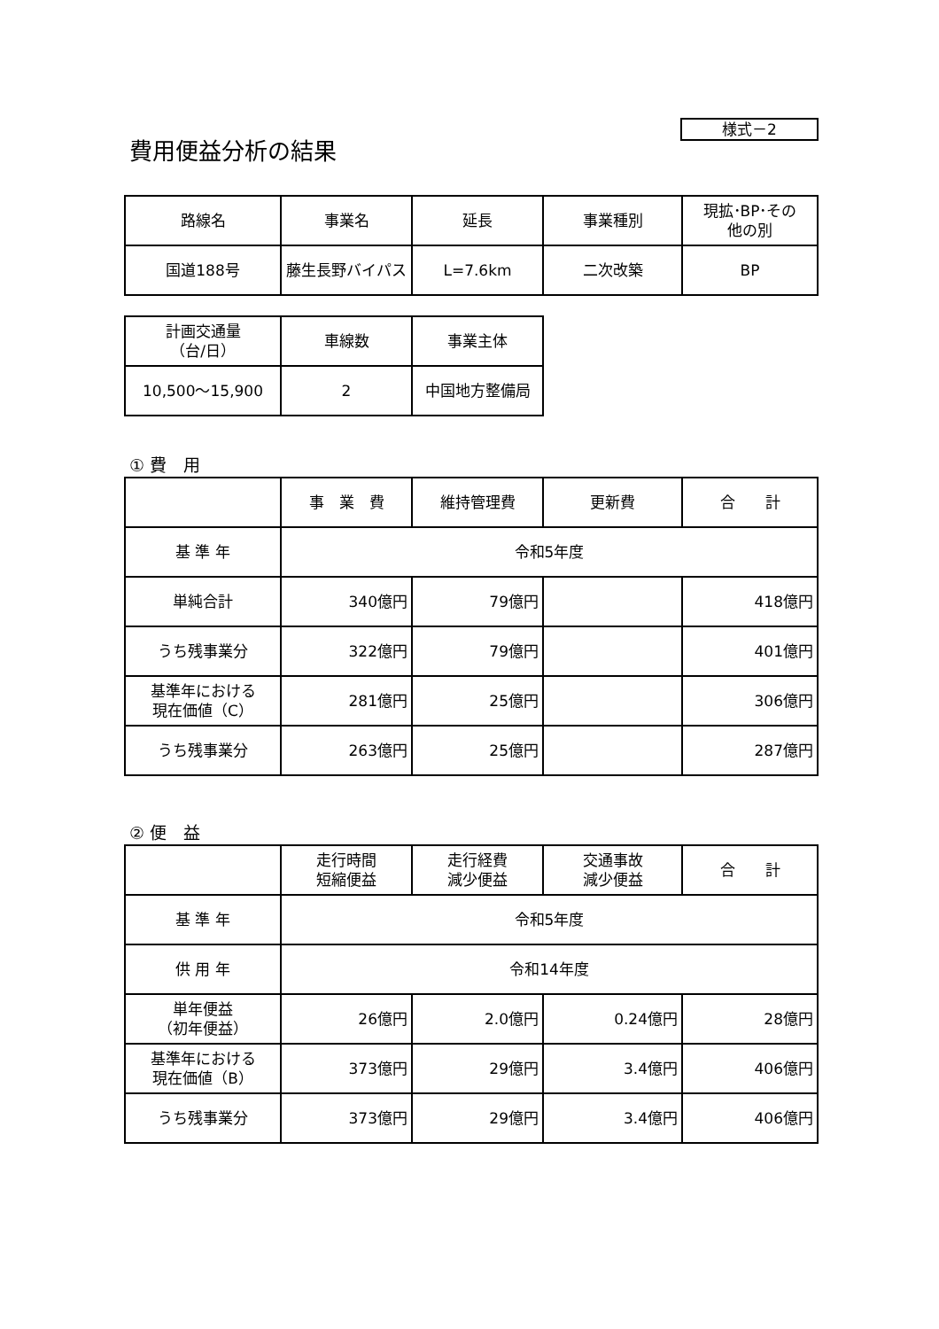様式－2
費用便益分析の結果
| 路線名 | 事業名 | 延長 | 事業種別 | 現拡･BP･その 他の別 |
| 国道188号 | 藤生長野バイパス | L=7.6km | 二次改築 | BP |
| 計画交通量 （台/日） | 車線数 | 事業主体 |
| 10,500～15,900 | 2 | 中国地方整備局 |
① 費　用
| | 事 業 費 | 維持管理費 | 更新費 | 合 計 |
| 基 準 年 | 令和5年度 | | | |
| 単純合計 | 340億円 | 79億円 | | 418億円 |
| うち残事業分 | 322億円 | 79億円 | | 401億円 |
| 基準年における 現在価値（C） | 281億円 | 25億円 | | 306億円 |
| うち残事業分 | 263億円 | 25億円 | | 287億円 |
② 便　益
| | 走行時間 短縮便益 | 走行経費 減少便益 | 交通事故 減少便益 | 合 計 |
| 基 準 年 | 令和5年度 | | | |
| 供 用 年 | 令和14年度 | | | |
| 単年便益 （初年便益） | 26億円 | 2.0億円 | 0.24億円 | 28億円 |
| 基準年における 現在価値（B） | 373億円 | 29億円 | 3.4億円 | 406億円 |
| うち残事業分 | 373億円 | 29億円 | 3.4億円 | 406億円 |